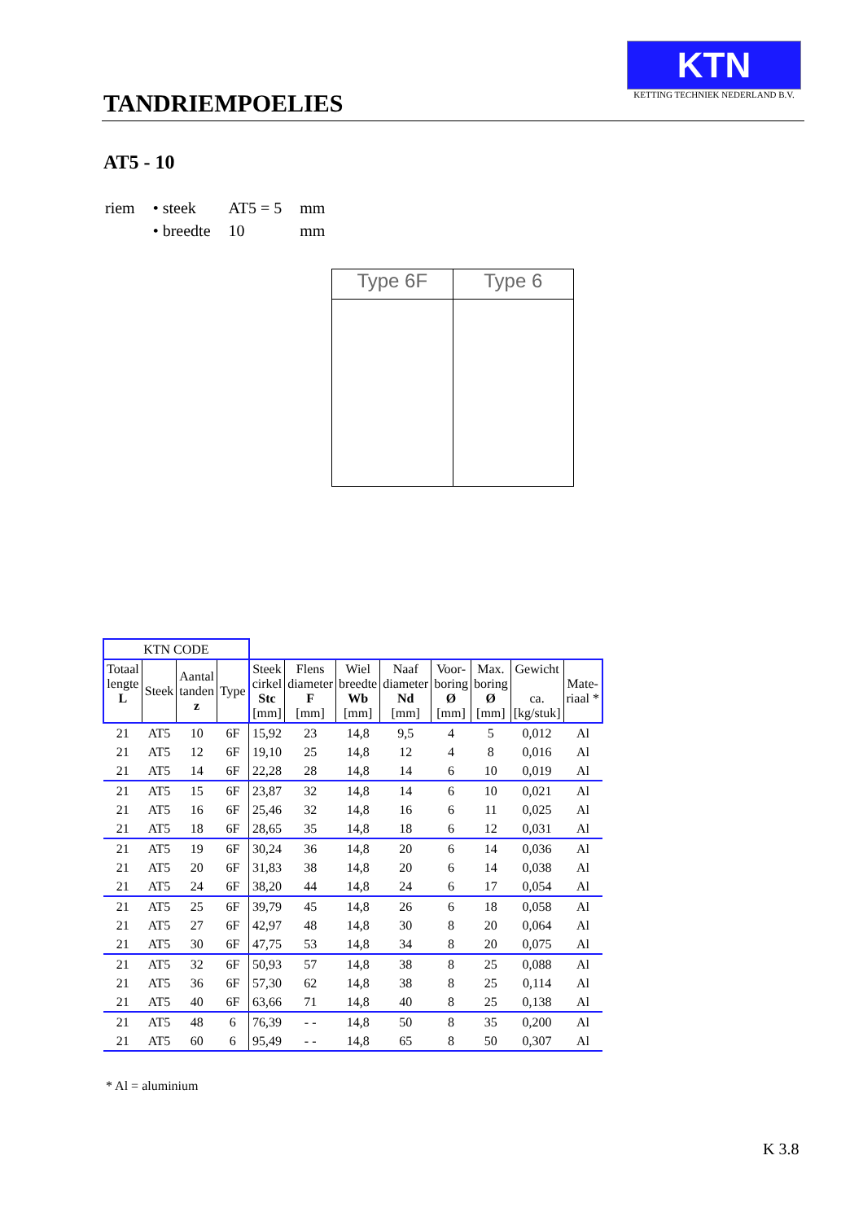TANDRIEMPOELIES
KTN
KETTING TECHNIEK NEDERLAND B.V.
AT5 - 10
| riem | • steek | AT5 = 5 | mm |
| | • breedte | 10 | mm |
Type 6F Type 6
| KTN CODE | | | | | | | | | | | |
| Totaal lengte L | Steek | Aantal tanden z | Type | Steek cirkel Stc [mm] | Flens diameter F [mm] | Wiel breedte Wb [mm] | Naaf diameter Nd [mm] | Voor- boring Ø [mm] | Max. boring Ø [mm] | Gewicht ca. [kg/stuk] | Mate- riaal * |
| 21 | AT5 | 10 | 6F | 15,92 | 23 | 14,8 | 9,5 | 4 | 5 | 0,012 | Al |
| 21 | AT5 | 12 | 6F | 19,10 | 25 | 14,8 | 12 | 4 | 8 | 0,016 | Al |
| 21 | AT5 | 14 | 6F | 22,28 | 28 | 14,8 | 14 | 6 | 10 | 0,019 | Al |
| 21 | AT5 | 15 | 6F | 23,87 | 32 | 14,8 | 14 | 6 | 10 | 0,021 | Al |
| 21 | AT5 | 16 | 6F | 25,46 | 32 | 14,8 | 16 | 6 | 11 | 0,025 | Al |
| 21 | AT5 | 18 | 6F | 28,65 | 35 | 14,8 | 18 | 6 | 12 | 0,031 | Al |
| 21 | AT5 | 19 | 6F | 30,24 | 36 | 14,8 | 20 | 6 | 14 | 0,036 | Al |
| 21 | AT5 | 20 | 6F | 31,83 | 38 | 14,8 | 20 | 6 | 14 | 0,038 | Al |
| 21 | AT5 | 24 | 6F | 38,20 | 44 | 14,8 | 24 | 6 | 17 | 0,054 | Al |
| 21 | AT5 | 25 | 6F | 39,79 | 45 | 14,8 | 26 | 6 | 18 | 0,058 | Al |
| 21 | AT5 | 27 | 6F | 42,97 | 48 | 14,8 | 30 | 8 | 20 | 0,064 | Al |
| 21 | AT5 | 30 | 6F | 47,75 | 53 | 14,8 | 34 | 8 | 20 | 0,075 | Al |
| 21 | AT5 | 32 | 6F | 50,93 | 57 | 14,8 | 38 | 8 | 25 | 0,088 | Al |
| 21 | AT5 | 36 | 6F | 57,30 | 62 | 14,8 | 38 | 8 | 25 | 0,114 | Al |
| 21 | AT5 | 40 | 6F | 63,66 | 71 | 14,8 | 40 | 8 | 25 | 0,138 | Al |
| 21 | AT5 | 48 | 6 | 76,39 | - - | 14,8 | 50 | 8 | 35 | 0,200 | Al |
| 21 | AT5 | 60 | 6 | 95,49 | - - | 14,8 | 65 | 8 | 50 | 0,307 | Al |
* Al = aluminium
K 3.8